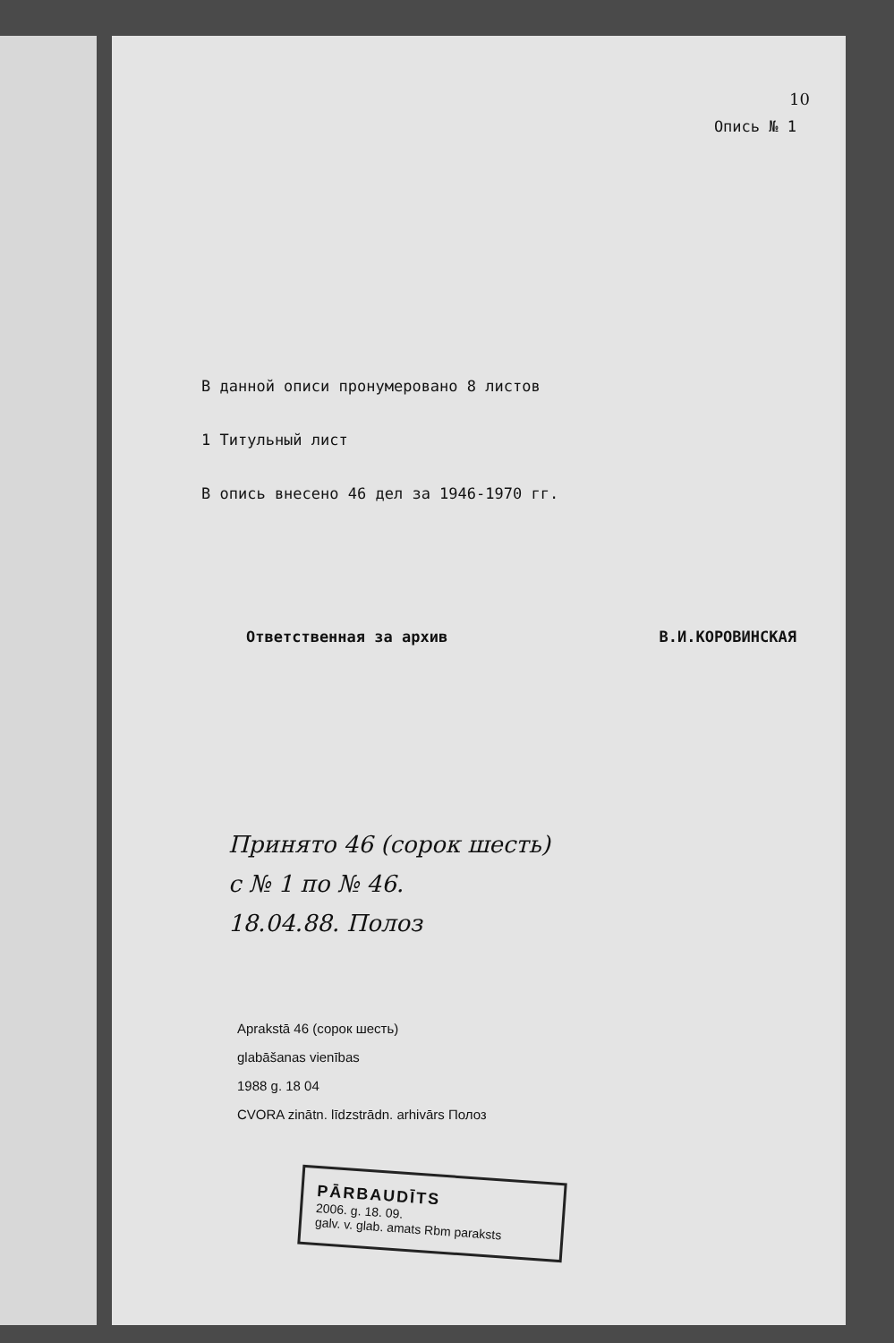10
Опись № 1
В данной описи пронумеровано 8 листов
1 Титульный лист
В опись внесено 46 дел за 1946-1970 гг.
Ответственная за архив В.И.КОРОВИНСКАЯ
Принято 46 (сорок шесть)
с № 1 по № 46.
18.04.88. Полоз
Aprakstā 46 (сорок шесть)
glabāšanas vienības
1988 g. 18 04
CVORA zinātn. līdzstrādn. arhivārs Полоз
PĀRBAUDĪTS
2006. g. 18. 09.
galv. v. glab. amats Rbm paraksts